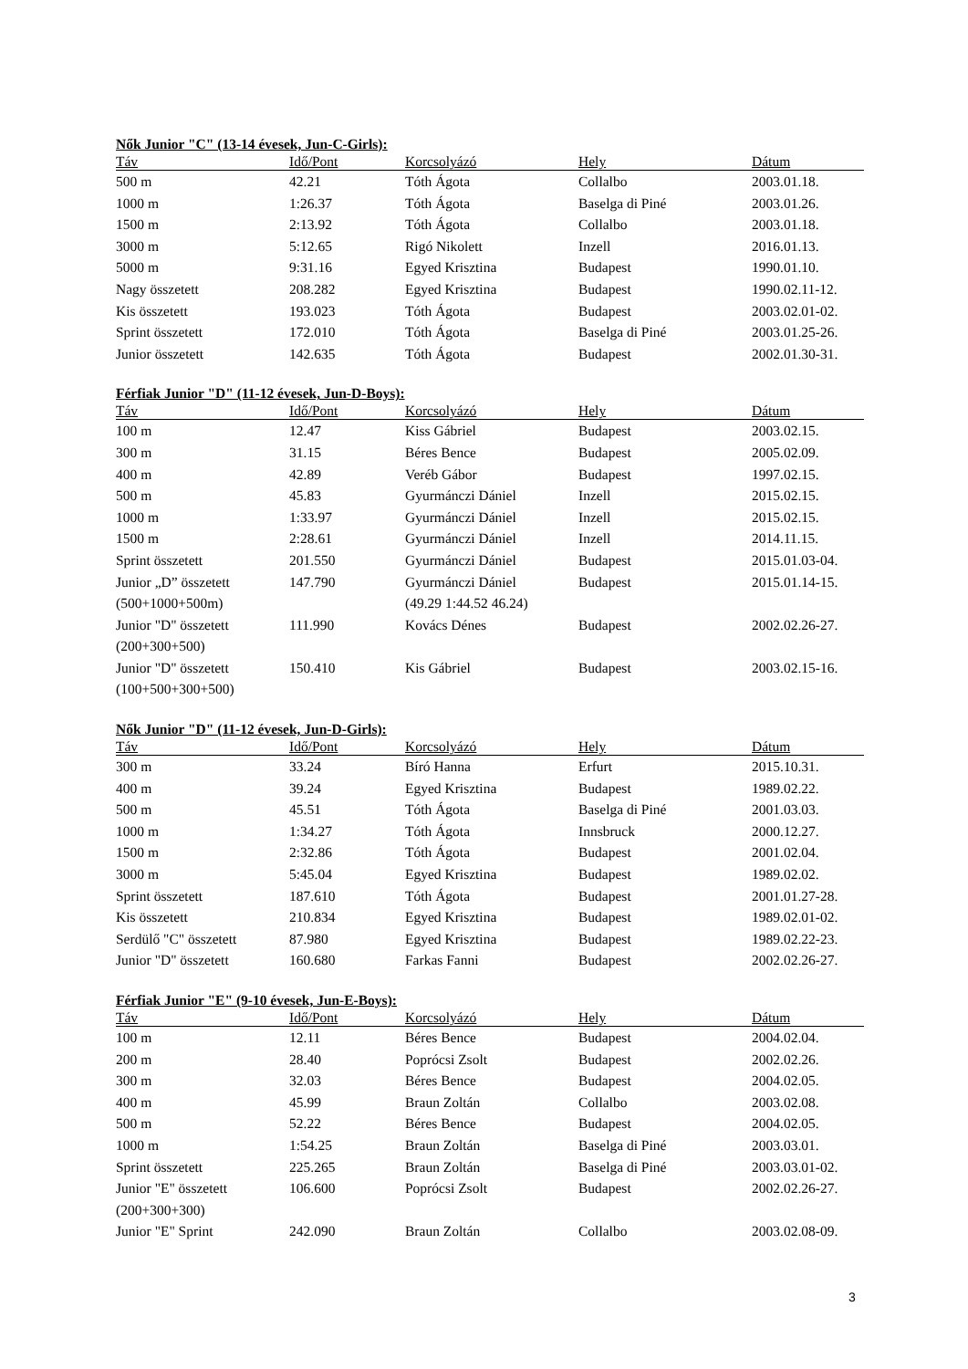Nők Junior "C" (13-14 évesek, Jun-C-Girls):
| Táv | Idő/Pont | Korcsolyázó | Hely | Dátum |
| --- | --- | --- | --- | --- |
| 500 m | 42.21 | Tóth Ágota | Collalbo | 2003.01.18. |
| 1000 m | 1:26.37 | Tóth Ágota | Baselga di Piné | 2003.01.26. |
| 1500 m | 2:13.92 | Tóth Ágota | Collalbo | 2003.01.18. |
| 3000 m | 5:12.65 | Rigó Nikolett | Inzell | 2016.01.13. |
| 5000 m | 9:31.16 | Egyed Krisztina | Budapest | 1990.01.10. |
| Nagy összetett | 208.282 | Egyed Krisztina | Budapest | 1990.02.11-12. |
| Kis összetett | 193.023 | Tóth Ágota | Budapest | 2003.02.01-02. |
| Sprint összetett | 172.010 | Tóth Ágota | Baselga di Piné | 2003.01.25-26. |
| Junior összetett | 142.635 | Tóth Ágota | Budapest | 2002.01.30-31. |
Férfiak Junior "D" (11-12 évesek, Jun-D-Boys):
| Táv | Idő/Pont | Korcsolyázó | Hely | Dátum |
| --- | --- | --- | --- | --- |
| 100 m | 12.47 | Kiss Gábriel | Budapest | 2003.02.15. |
| 300 m | 31.15 | Béres Bence | Budapest | 2005.02.09. |
| 400 m | 42.89 | Veréb Gábor | Budapest | 1997.02.15. |
| 500 m | 45.83 | Gyurmánczi Dániel | Inzell | 2015.02.15. |
| 1000 m | 1:33.97 | Gyurmánczi Dániel | Inzell | 2015.02.15. |
| 1500 m | 2:28.61 | Gyurmánczi Dániel | Inzell | 2014.11.15. |
| Sprint összetett | 201.550 | Gyurmánczi Dániel | Budapest | 2015.01.03-04. |
| Junior „D” összetett (500+1000+500m) | 147.790 | Gyurmánczi Dániel (49.29 1:44.52 46.24) | Budapest | 2015.01.14-15. |
| Junior "D" összetett (200+300+500) | 111.990 | Kovács Dénes | Budapest | 2002.02.26-27. |
| Junior "D" összetett (100+500+300+500) | 150.410 | Kis Gábriel | Budapest | 2003.02.15-16. |
Nők Junior "D" (11-12 évesek, Jun-D-Girls):
| Táv | Idő/Pont | Korcsolyázó | Hely | Dátum |
| --- | --- | --- | --- | --- |
| 300 m | 33.24 | Bíró Hanna | Erfurt | 2015.10.31. |
| 400 m | 39.24 | Egyed Krisztina | Budapest | 1989.02.22. |
| 500 m | 45.51 | Tóth Ágota | Baselga di Piné | 2001.03.03. |
| 1000 m | 1:34.27 | Tóth Ágota | Innsbruck | 2000.12.27. |
| 1500 m | 2:32.86 | Tóth Ágota | Budapest | 2001.02.04. |
| 3000 m | 5:45.04 | Egyed Krisztina | Budapest | 1989.02.02. |
| Sprint összetett | 187.610 | Tóth Ágota | Budapest | 2001.01.27-28. |
| Kis összetett | 210.834 | Egyed Krisztina | Budapest | 1989.02.01-02. |
| Serdülő "C" összetett | 87.980 | Egyed Krisztina | Budapest | 1989.02.22-23. |
| Junior "D" összetett | 160.680 | Farkas Fanni | Budapest | 2002.02.26-27. |
Férfiak Junior "E" (9-10 évesek, Jun-E-Boys):
| Táv | Idő/Pont | Korcsolyázó | Hely | Dátum |
| --- | --- | --- | --- | --- |
| 100 m | 12.11 | Béres Bence | Budapest | 2004.02.04. |
| 200 m | 28.40 | Poprócsi Zsolt | Budapest | 2002.02.26. |
| 300 m | 32.03 | Béres Bence | Budapest | 2004.02.05. |
| 400 m | 45.99 | Braun Zoltán | Collalbo | 2003.02.08. |
| 500 m | 52.22 | Béres Bence | Budapest | 2004.02.05. |
| 1000 m | 1:54.25 | Braun Zoltán | Baselga di Piné | 2003.03.01. |
| Sprint összetett | 225.265 | Braun Zoltán | Baselga di Piné | 2003.03.01-02. |
| Junior "E" összetett (200+300+300) | 106.600 | Poprócsi Zsolt | Budapest | 2002.02.26-27. |
| Junior "E" Sprint | 242.090 | Braun Zoltán | Collalbo | 2003.02.08-09. |
3